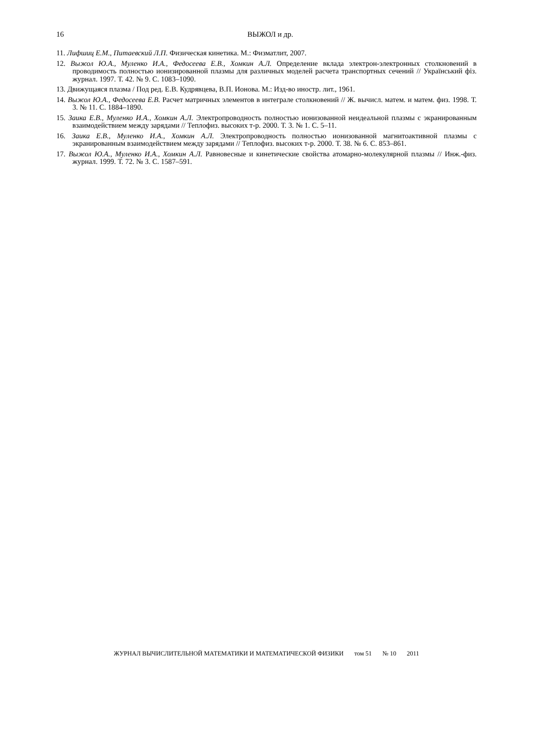16
ВЫЖОЛ и др.
11. Лифшиц Е.М., Питаевский Л.П. Физическая кинетика. М.: Физматлит, 2007.
12. Выжол Ю.А., Муленко И.А., Федосеева Е.В., Хомкин А.Л. Определение вклада электрон-электронных столкновений в проводимость полностью ионизированной плазмы для различных моделей расчета транспортных сечений // Український фіз. журнал. 1997. Т. 42. № 9. С. 1083–1090.
13. Движущаяся плазма / Под ред. Е.В. Кудрявцева, В.П. Ионова. М.: Изд-во иностр. лит., 1961.
14. Выжол Ю.А., Федосеева Е.В. Расчет матричных элементов в интеграле столкновений // Ж. вычисл. матем. и матем. физ. 1998. Т. 3. № 11. С. 1884–1890.
15. Заика Е.В., Муленко И.А., Хомкин А.Л. Электропроводность полностью ионизованной неидеальной плазмы с экранированным взаимодействием между зарядами // Теплофиз. высоких т-р. 2000. Т. 3. № 1. С. 5–11.
16. Заика Е.В., Муленко И.А., Хомкин А.Л. Электропроводность полностью ионизованной магнитоактивной плазмы с экранированным взаимодействием между зарядами // Теплофиз. высоких т-р. 2000. Т. 38. № 6. С. 853–861.
17. Выжол Ю.А., Муленко И.А., Хомкин А.Л. Равновесные и кинетические свойства атомарно-молекулярной плазмы // Инж.-физ. журнал. 1999. Т. 72. № 3. С. 1587–591.
ЖУРНАЛ ВЫЧИСЛИТЕЛЬНОЙ МАТЕМАТИКИ И МАТЕМАТИЧЕСКОЙ ФИЗИКИ том 51 № 10 2011